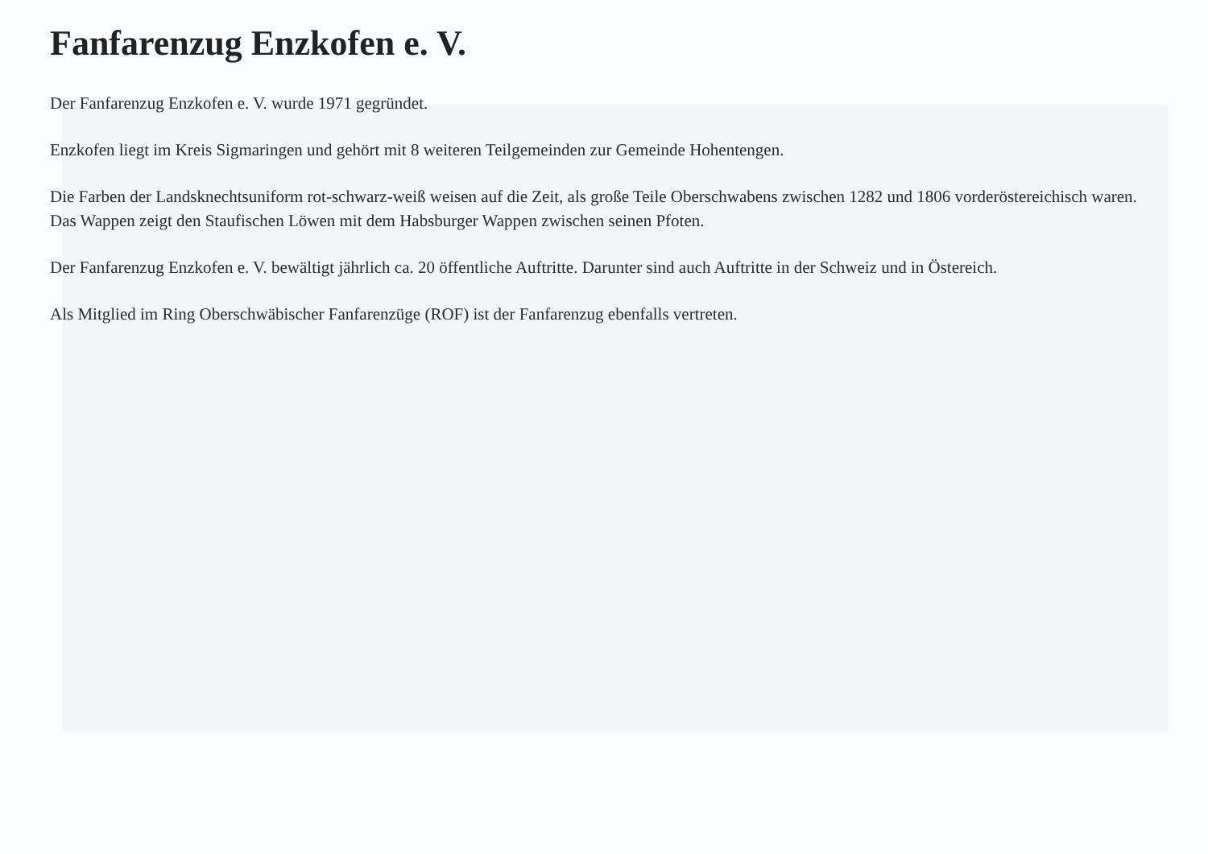Fanfarenzug Enzkofen e. V.
Der Fanfarenzug Enzkofen e. V. wurde 1971 gegründet.
Enzkofen liegt im Kreis Sigmaringen und gehört mit 8 weiteren Teilgemeinden zur Gemeinde Hohentengen.
Die Farben der Landsknechtsuniform rot-schwarz-weiß weisen auf die Zeit, als große Teile Oberschwabens zwischen 1282 und 1806 vorderöstereichisch waren. Das Wappen zeigt den Staufischen Löwen mit dem Habsburger Wappen zwischen seinen Pfoten.
Der Fanfarenzug Enzkofen e. V. bewältigt jährlich ca. 20 öffentliche Auftritte. Darunter sind auch Auftritte in der Schweiz und in Östereich.
Als Mitglied im Ring Oberschwäbischer Fanfarenzüge (ROF) ist der Fanfarenzug ebenfalls vertreten.